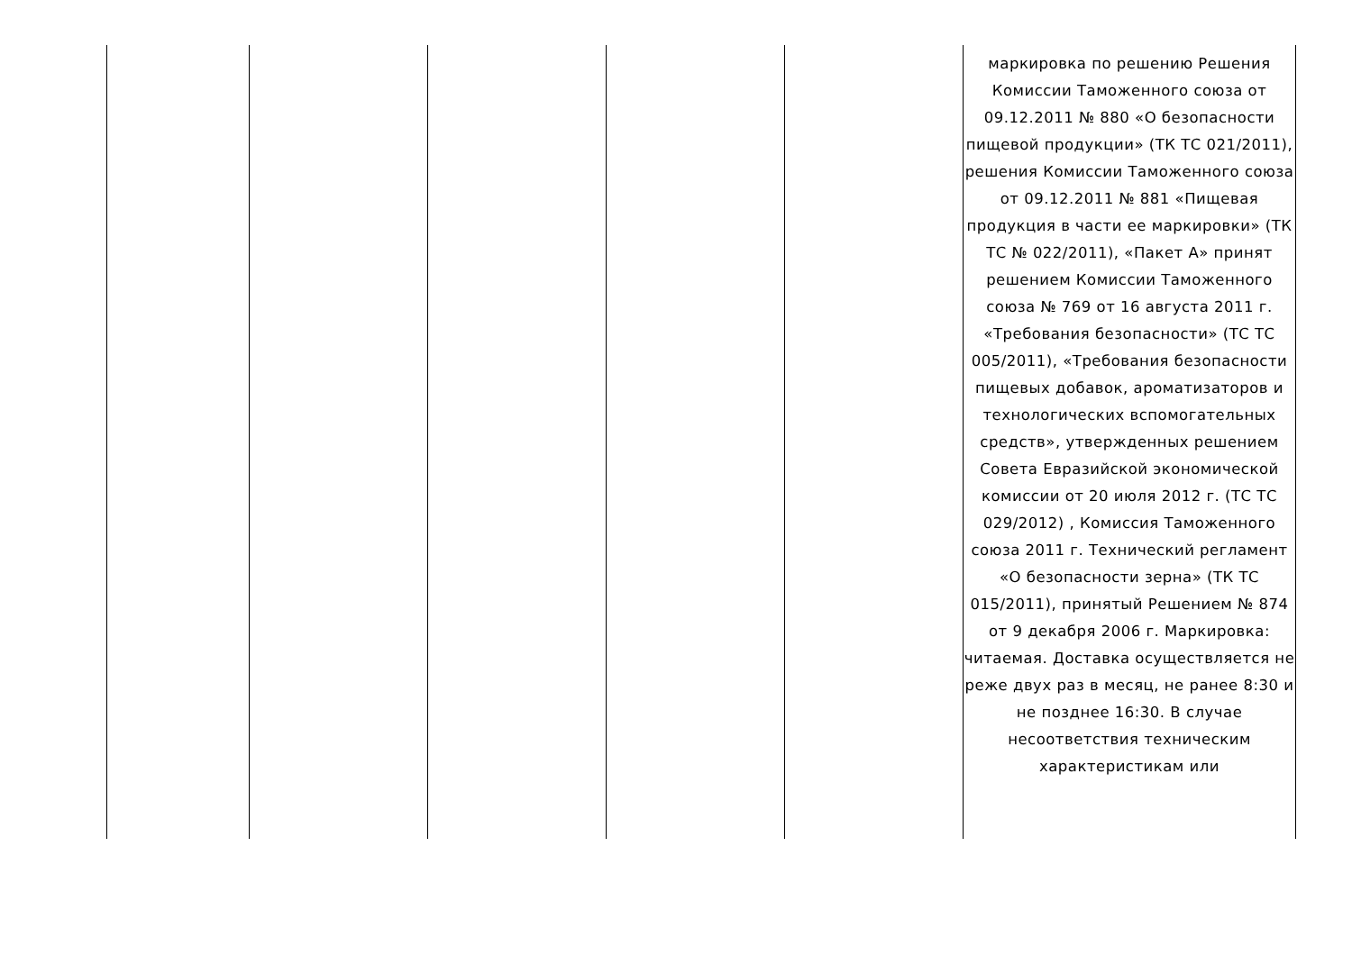| | | | | | маркировка по решению Решения Комиссии Таможенного союза от 09.12.2011 № 880 «О безопасности пищевой продукции» (ТК ТС 021/2011), решения Комиссии Таможенного союза от 09.12.2011 № 881 «Пищевая продукция в части ее маркировки» (ТК ТС № 022/2011), «Пакет А» принят решением Комиссии Таможенного союза № 769 от 16 августа 2011 г. «Требования безопасности» (ТС ТС 005/2011), «Требования безопасности пищевых добавок, ароматизаторов и технологических вспомогательных средств», утвержденных решением Совета Евразийской экономической комиссии от 20 июля 2012 г. (ТС ТС 029/2012) , Комиссия Таможенного союза 2011 г. Технический регламент «О безопасности зерна» (ТК ТС 015/2011), принятый Решением № 874 от 9 декабря 2006 г. Маркировка: читаемая. Доставка осуществляется не реже двух раз в месяц, не ранее 8:30 и не позднее 16:30. В случае несоответствия техническим характеристикам или |